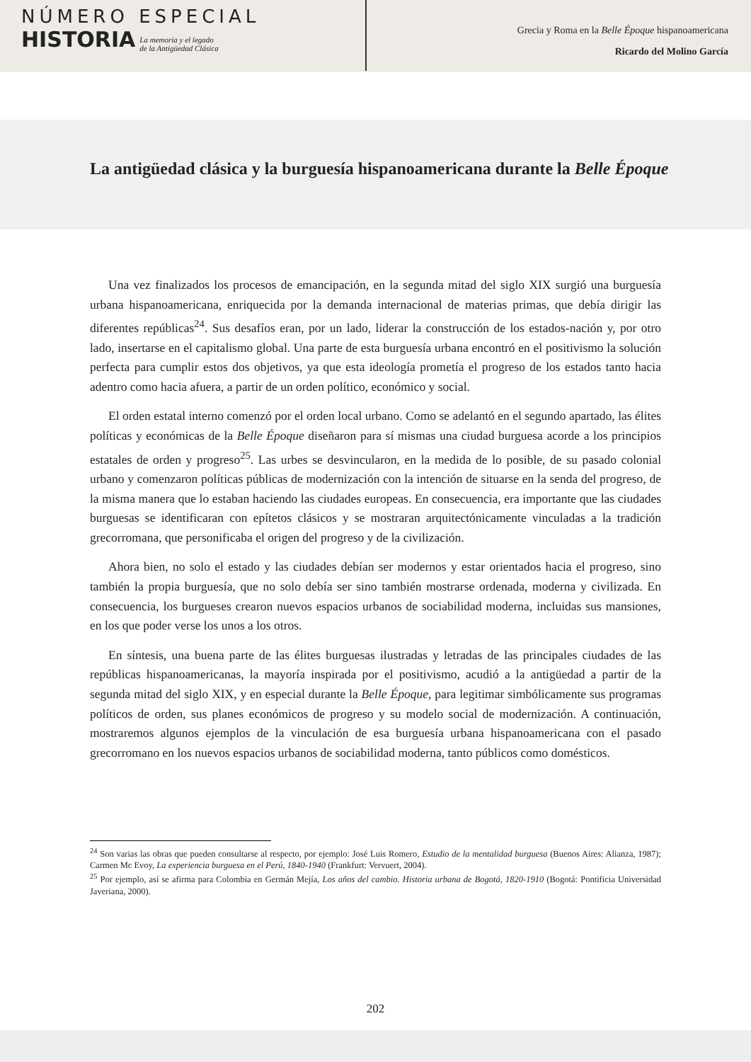NÚMERO ESPECIAL
HISTORIA
La memoria y el legado
de la Antigüedad Clásica
Grecia y Roma en la Belle Époque hispanoamericana
Ricardo del Molino García
La antigüedad clásica y la burguesía hispanoamericana durante la Belle Époque
Una vez finalizados los procesos de emancipación, en la segunda mitad del siglo XIX surgió una burguesía urbana hispanoamericana, enriquecida por la demanda internacional de materias primas, que debía dirigir las diferentes repúblicas<sup>24</sup>. Sus desafíos eran, por un lado, liderar la construcción de los estados-nación y, por otro lado, insertarse en el capitalismo global. Una parte de esta burguesía urbana encontró en el positivismo la solución perfecta para cumplir estos dos objetivos, ya que esta ideología prometía el progreso de los estados tanto hacia adentro como hacia afuera, a partir de un orden político, económico y social.
El orden estatal interno comenzó por el orden local urbano. Como se adelantó en el segundo apartado, las élites políticas y económicas de la Belle Époque diseñaron para sí mismas una ciudad burguesa acorde a los principios estatales de orden y progreso<sup>25</sup>. Las urbes se desvincularon, en la medida de lo posible, de su pasado colonial urbano y comenzaron políticas públicas de modernización con la intención de situarse en la senda del progreso, de la misma manera que lo estaban haciendo las ciudades europeas. En consecuencia, era importante que las ciudades burguesas se identificaran con epítetos clásicos y se mostraran arquitectónicamente vinculadas a la tradición grecorromana, que personificaba el origen del progreso y de la civilización.
Ahora bien, no solo el estado y las ciudades debían ser modernos y estar orientados hacia el progreso, sino también la propia burguesía, que no solo debía ser sino también mostrarse ordenada, moderna y civilizada. En consecuencia, los burgueses crearon nuevos espacios urbanos de sociabilidad moderna, incluidas sus mansiones, en los que poder verse los unos a los otros.
En síntesis, una buena parte de las élites burguesas ilustradas y letradas de las principales ciudades de las repúblicas hispanoamericanas, la mayoría inspirada por el positivismo, acudió a la antigüedad a partir de la segunda mitad del siglo XIX, y en especial durante la Belle Époque, para legitimar simbólicamente sus programas políticos de orden, sus planes económicos de progreso y su modelo social de modernización. A continuación, mostraremos algunos ejemplos de la vinculación de esa burguesía urbana hispanoamericana con el pasado grecorromano en los nuevos espacios urbanos de sociabilidad moderna, tanto públicos como domésticos.
<sup>24</sup> Son varias las obras que pueden consultarse al respecto, por ejemplo: José Luis Romero, Estudio de la mentalidad burguesa (Buenos Aires: Alianza, 1987); Carmen Mc Evoy, La experiencia burguesa en el Perú, 1840-1940 (Frankfurt: Vervuert, 2004).
<sup>25</sup> Por ejemplo, así se afirma para Colombia en Germán Mejía, Los años del cambio. Historia urbana de Bogotá, 1820-1910 (Bogotá: Pontificia Universidad Javeriana, 2000).
202